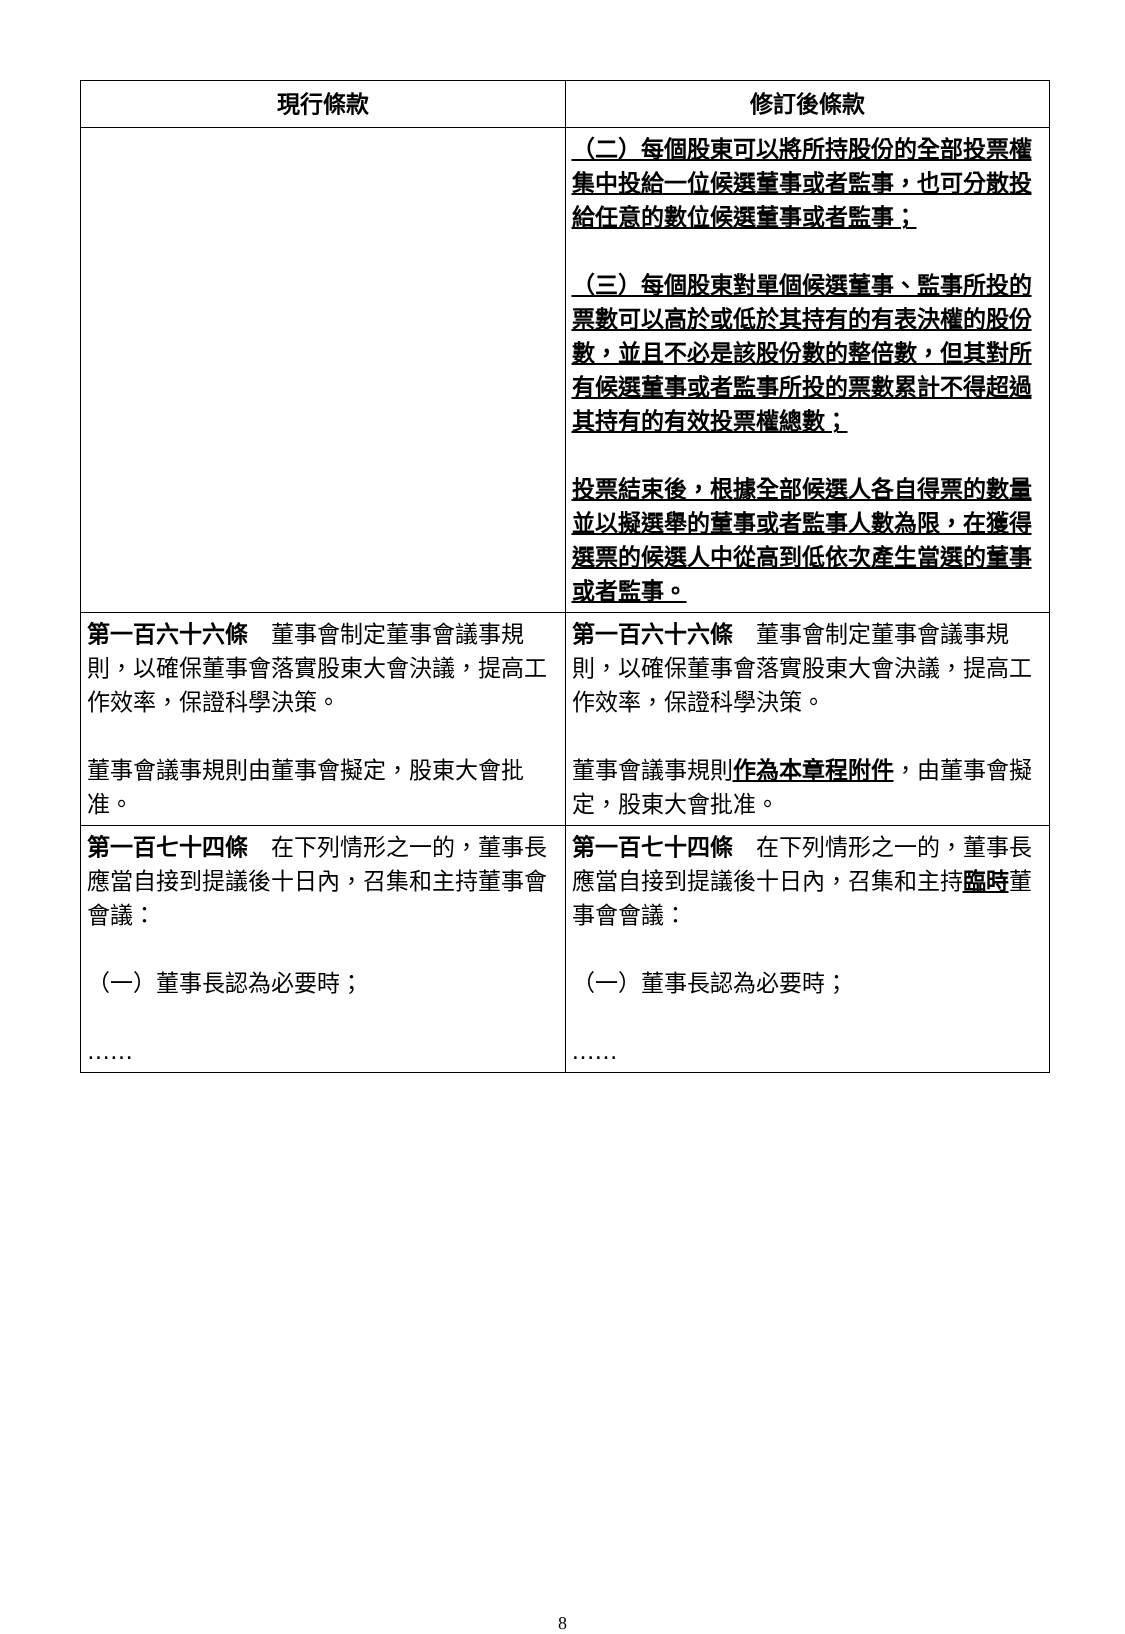| 現行條款 | 修訂後條款 |
| --- | --- |
| | （二）每個股東可以將所持股份的全部投票權集中投給一位候選董事或者監事，也可分散投給任意的數位候選董事或者監事； （三）每個股東對單個候選董事、監事所投的票數可以高於或低於其持有的有表決權的股份數，並且不必是該股份數的整倍數，但其對所有候選董事或者監事所投的票數累計不得超過其持有的有效投票權總數； 投票結束後，根據全部候選人各自得票的數量並以擬選舉的董事或者監事人數為限，在獲得選票的候選人中從高到低依次產生當選的董事或者監事。 |
| 第一百六十六條 董事會制定董事會議事規則，以確保董事會落實股東大會決議，提高工作效率，保證科學決策。 董事會議事規則由董事會擬定，股東大會批准。 | 第一百六十六條 董事會制定董事會議事規則，以確保董事會落實股東大會決議，提高工作效率，保證科學決策。 董事會議事規則 作為本章程附件 ，由董事會擬定，股東大會批准。 |
| 第一百七十四條 在下列情形之一的，董事長應當自接到提議後十日內，召集和主持董事會會議： （一）董事長認為必要時； …… | 第一百七十四條 在下列情形之一的，董事長應當自接到提議後十日內，召集和主持 臨時 董事會會議： （一）董事長認為必要時； …… |
8